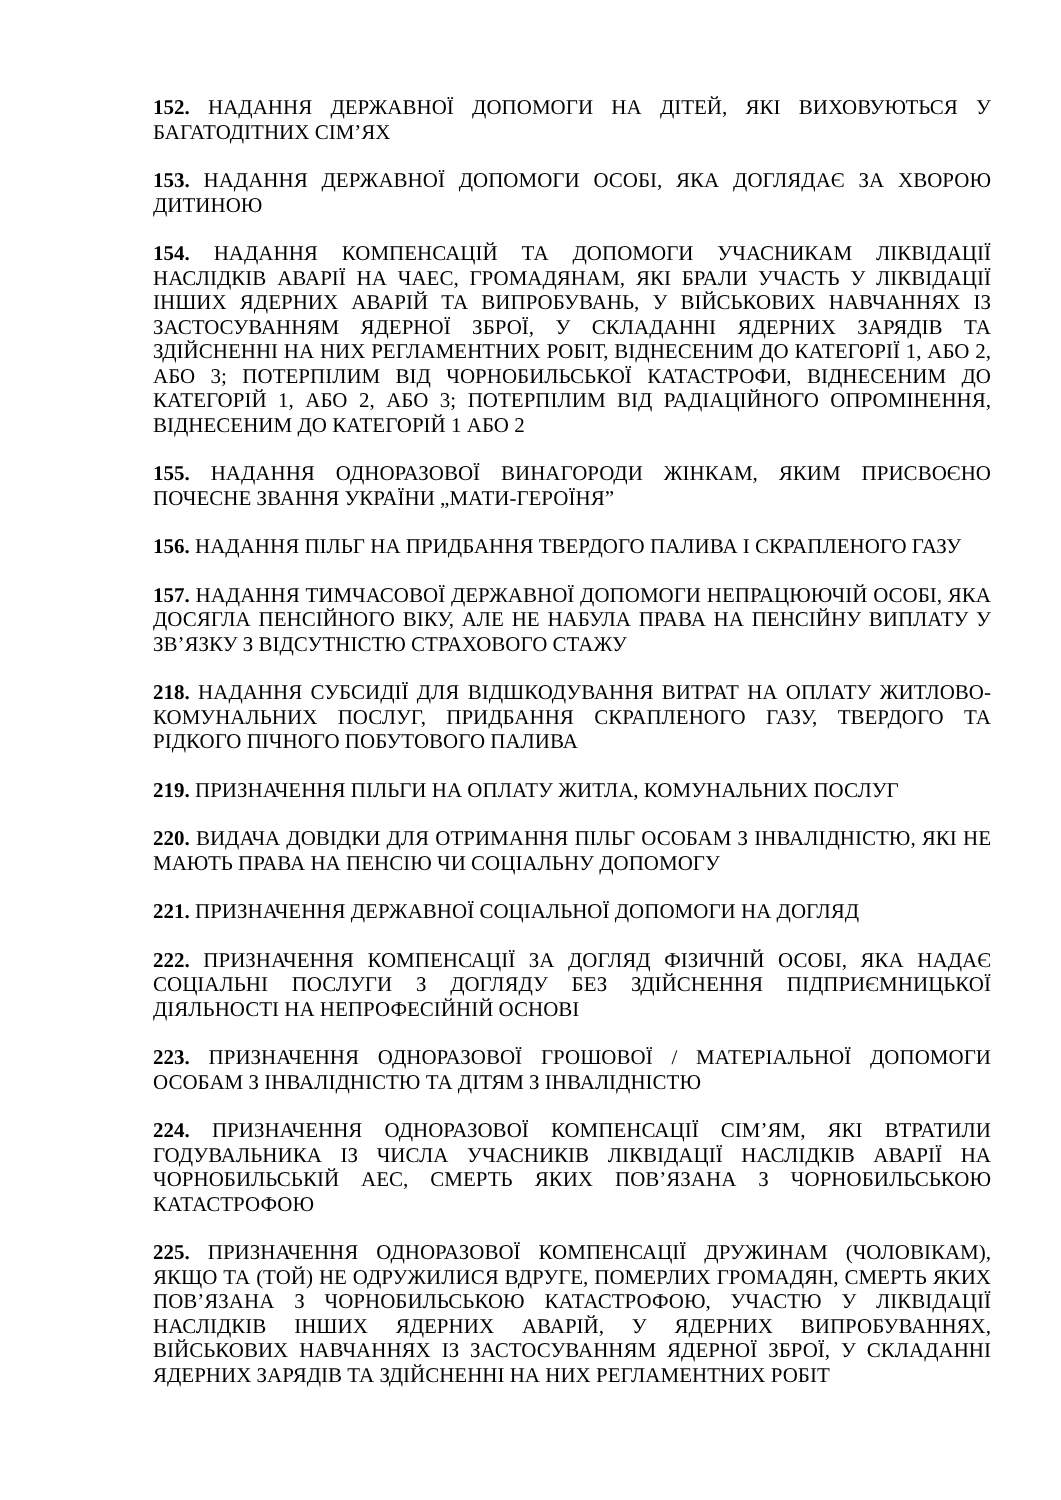152. НАДАННЯ ДЕРЖАВНОЇ ДОПОМОГИ НА ДІТЕЙ, ЯКІ ВИХОВУЮТЬСЯ У БАГАТОДІТНИХ СІМ’ЯХ
153. НАДАННЯ ДЕРЖАВНОЇ ДОПОМОГИ ОСОБІ, ЯКА ДОГЛЯДАЄ ЗА ХВОРОЮ ДИТИНОЮ
154. НАДАННЯ КОМПЕНСАЦІЙ ТА ДОПОМОГИ УЧАСНИКАМ ЛІКВІДАЦІЇ НАСЛІДКІВ АВАРІЇ НА ЧАЕС, ГРОМАДЯНАМ, ЯКІ БРАЛИ УЧАСТЬ У ЛІКВІДАЦІЇ ІНШИХ ЯДЕРНИХ АВАРІЙ ТА ВИПРОБУВАНЬ, У ВІЙСЬКОВИХ НАВЧАННЯХ ІЗ ЗАСТОСУВАННЯМ ЯДЕРНОЇ ЗБРОЇ, У СКЛАДАННІ ЯДЕРНИХ ЗАРЯДІВ ТА ЗДІЙСНЕННІ НА НИХ РЕГЛАМЕНТНИХ РОБІТ, ВІДНЕСЕНИМ ДО КАТЕГОРІЇ 1, АБО 2, АБО 3; ПОТЕРПІЛИМ ВІД ЧОРНОБИЛЬСЬКОЇ КАТАСТРОФИ, ВІДНЕСЕНИМ ДО КАТЕГОРІЙ 1, АБО 2, АБО 3; ПОТЕРПІЛИМ ВІД РАДІАЦІЙНОГО ОПРОМІНЕННЯ, ВІДНЕСЕНИМ ДО КАТЕГОРІЙ 1 АБО 2
155. НАДАННЯ ОДНОРАЗОВОЇ ВИНАГОРОДИ ЖІНКАМ, ЯКИМ ПРИСВОЄНО ПОЧЕСНЕ ЗВАННЯ УКРАЇНИ „МАТИ-ГЕРОЇНЯ”
156. НАДАННЯ ПІЛЬГ НА ПРИДБАННЯ ТВЕРДОГО ПАЛИВА І СКРАПЛЕНОГО ГАЗУ
157. НАДАННЯ ТИМЧАСОВОЇ ДЕРЖАВНОЇ ДОПОМОГИ НЕПРАЦЮЮЧІЙ ОСОБІ, ЯКА ДОСЯГЛА ПЕНСІЙНОГО ВІКУ, АЛЕ НЕ НАБУЛА ПРАВА НА ПЕНСІЙНУ ВИПЛАТУ У ЗВ’ЯЗКУ З ВІДСУТНІСТЮ СТРАХОВОГО СТАЖУ
218. НАДАННЯ СУБСИДІЇ ДЛЯ ВІДШКОДУВАННЯ ВИТРАТ НА ОПЛАТУ ЖИТЛОВО-КОМУНАЛЬНИХ ПОСЛУГ, ПРИДБАННЯ СКРАПЛЕНОГО ГАЗУ, ТВЕРДОГО ТА РІДКОГО ПІЧНОГО ПОБУТОВОГО ПАЛИВА
219. ПРИЗНАЧЕННЯ ПІЛЬГИ НА ОПЛАТУ ЖИТЛА, КОМУНАЛЬНИХ ПОСЛУГ
220. ВИДАЧА ДОВІДКИ ДЛЯ ОТРИМАННЯ ПІЛЬГ ОСОБАМ З ІНВАЛІДНІСТЮ, ЯКІ НЕ МАЮТЬ ПРАВА НА ПЕНСІЮ ЧИ СОЦІАЛЬНУ ДОПОМОГУ
221. ПРИЗНАЧЕННЯ ДЕРЖАВНОЇ СОЦІАЛЬНОЇ ДОПОМОГИ НА ДОГЛЯД
222. ПРИЗНАЧЕННЯ КОМПЕНСАЦІЇ ЗА ДОГЛЯД ФІЗИЧНІЙ ОСОБІ, ЯКА НАДАЄ СОЦІАЛЬНІ ПОСЛУГИ З ДОГЛЯДУ БЕЗ ЗДІЙСНЕННЯ ПІДПРИЄМНИЦЬКОЇ ДІЯЛЬНОСТІ НА НЕПРОФЕСІЙНІЙ ОСНОВІ
223. ПРИЗНАЧЕННЯ ОДНОРАЗОВОЇ ГРОШОВОЇ / МАТЕРІАЛЬНОЇ ДОПОМОГИ ОСОБАМ З ІНВАЛІДНІСТЮ ТА ДІТЯМ З ІНВАЛІДНІСТЮ
224. ПРИЗНАЧЕННЯ ОДНОРАЗОВОЇ КОМПЕНСАЦІЇ СІМ’ЯМ, ЯКІ ВТРАТИЛИ ГОДУВАЛЬНИКА ІЗ ЧИСЛА УЧАСНИКІВ ЛІКВІДАЦІЇ НАСЛІДКІВ АВАРІЇ НА ЧОРНОБИЛЬСЬКІЙ АЕС, СМЕРТЬ ЯКИХ ПОВ’ЯЗАНА З ЧОРНОБИЛЬСЬКОЮ КАТАСТРОФОЮ
225. ПРИЗНАЧЕННЯ ОДНОРАЗОВОЇ КОМПЕНСАЦІЇ ДРУЖИНАМ (ЧОЛОВІКАМ), ЯКЩО ТА (ТОЙ) НЕ ОДРУЖИЛИСЯ ВДРУГЕ, ПОМЕРЛИХ ГРОМАДЯН, СМЕРТЬ ЯКИХ ПОВ’ЯЗАНА З ЧОРНОБИЛЬСЬКОЮ КАТАСТРОФОЮ, УЧАСТЮ У ЛІКВІДАЦІЇ НАСЛІДКІВ ІНШИХ ЯДЕРНИХ АВАРІЙ, У ЯДЕРНИХ ВИПРОБУВАННЯХ, ВІЙСЬКОВИХ НАВЧАННЯХ ІЗ ЗАСТОСУВАННЯМ ЯДЕРНОЇ ЗБРОЇ, У СКЛАДАННІ ЯДЕРНИХ ЗАРЯДІВ ТА ЗДІЙСНЕННІ НА НИХ РЕГЛАМЕНТНИХ РОБІТ